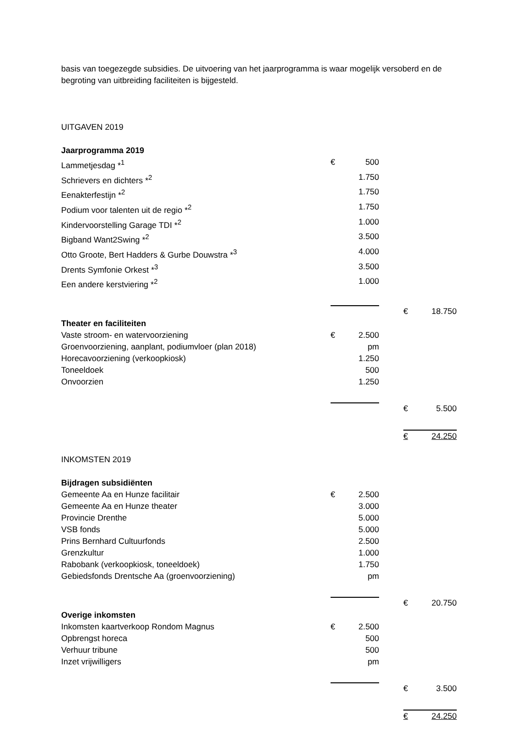basis van toegezegde subsidies. De uitvoering van het jaarprogramma is waar mogelijk versoberd en de begroting van uitbreiding faciliteiten is bijgesteld.
UITGAVEN 2019
| Jaarprogramma 2019 | | | | | |
| Lammetjesdag *<sup>1</sup> | € | 500 | | | |
| Schrievers en dichters *<sup>2</sup> | | 1.750 | | | |
| Eenakterfestijn *<sup>2</sup> | | 1.750 | | | |
| Podium voor talenten uit de regio *<sup>2</sup> | | 1.750 | | | |
| Kindervoorstelling Garage TDI *<sup>2</sup> | | 1.000 | | | |
| Bigband Want2Swing *<sup>2</sup> | | 3.500 | | | |
| Otto Groote, Bert Hadders & Gurbe Douwstra *<sup>3</sup> | | 4.000 | | | |
| Drents Symfonie Orkest *<sup>3</sup> | | 3.500 | | | |
| Een andere kerstviering *<sup>2</sup> | | 1.000 | | | |
| | | | | € | 18.750 |
| Theater en faciliteiten | | | | | |
| Vaste stroom- en watervoorziening | € | 2.500 | | | |
| Groenvoorziening, aanplant, podiumvloer (plan 2018) | | pm | | | |
| Horecavoorziening (verkoopkiosk) | | 1.250 | | | |
| Toneeldoek | | 500 | | | |
| Onvoorzien | | 1.250 | | | |
| | | | | € | 5.500 |
| | | | | € | 24.250 |
INKOMSTEN 2019
| Bijdragen subsidiënten | | | | | |
| Gemeente Aa en Hunze facilitair | € | 2.500 | | | |
| Gemeente Aa en Hunze theater | | 3.000 | | | |
| Provincie Drenthe | | 5.000 | | | |
| VSB fonds | | 5.000 | | | |
| Prins Bernhard Cultuurfonds | | 2.500 | | | |
| Grenzkultur | | 1.000 | | | |
| Rabobank (verkoopkiosk, toneeldoek) | | 1.750 | | | |
| Gebiedsfonds Drentsche Aa (groenvoorziening) | | pm | | | |
| | | | | € | 20.750 |
| Overige inkomsten | | | | | |
| Inkomsten kaartverkoop Rondom Magnus | € | 2.500 | | | |
| Opbrengst horeca | | 500 | | | |
| Verhuur tribune | | 500 | | | |
| Inzet vrijwilligers | | pm | | | |
| | | | | € | 3.500 |
| | | | | € | 24.250 |